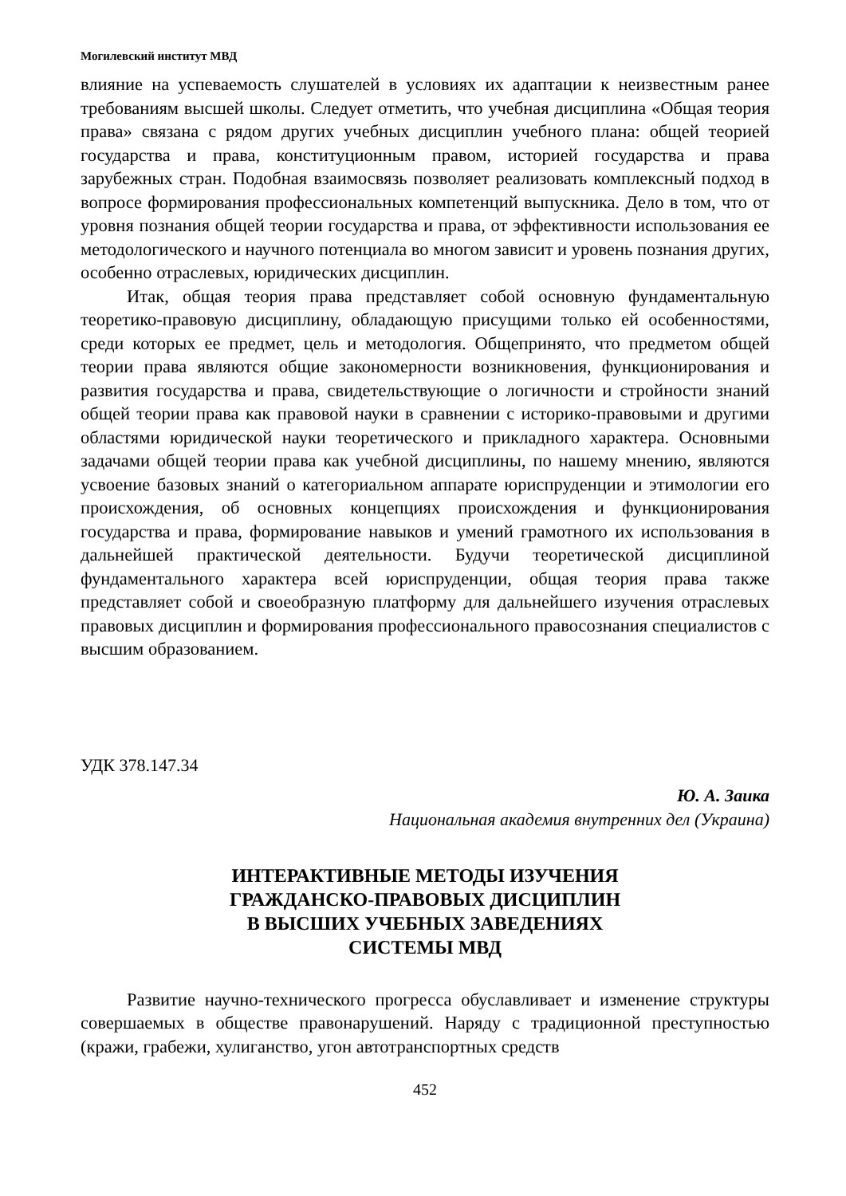Могилевский институт МВД
влияние на успеваемость слушателей в условиях их адаптации к неизвестным ранее требованиям высшей школы. Следует отметить, что учебная дисциплина «Общая теория права» связана с рядом других учебных дисциплин учебного плана: общей теорией государства и права, конституционным правом, историей государства и права зарубежных стран. Подобная взаимосвязь позволяет реализовать комплексный подход в вопросе формирования профессиональных компетенций выпускника. Дело в том, что от уровня познания общей теории государства и права, от эффективности использования ее методологического и научного потенциала во многом зависит и уровень познания других, особенно отраслевых, юридических дисциплин.
Итак, общая теория права представляет собой основную фундаментальную теоретико-правовую дисциплину, обладающую присущими только ей особенностями, среди которых ее предмет, цель и методология. Общепринято, что предметом общей теории права являются общие закономерности возникновения, функционирования и развития государства и права, свидетельствующие о логичности и стройности знаний общей теории права как правовой науки в сравнении с историко-правовыми и другими областями юридической науки теоретического и прикладного характера. Основными задачами общей теории права как учебной дисциплины, по нашему мнению, являются усвоение базовых знаний о категориальном аппарате юриспруденции и этимологии его происхождения, об основных концепциях происхождения и функционирования государства и права, формирование навыков и умений грамотного их использования в дальнейшей практической деятельности. Будучи теоретической дисциплиной фундаментального характера всей юриспруденции, общая теория права также представляет собой и своеобразную платформу для дальнейшего изучения отраслевых правовых дисциплин и формирования профессионального правосознания специалистов с высшим образованием.
УДК 378.147.34
Ю. А. Заика
Национальная академия внутренних дел (Украина)
ИНТЕРАКТИВНЫЕ МЕТОДЫ ИЗУЧЕНИЯ
ГРАЖДАНСКО-ПРАВОВЫХ ДИСЦИПЛИН
В ВЫСШИХ УЧЕБНЫХ ЗАВЕДЕНИЯХ
СИСТЕМЫ МВД
Развитие научно-технического прогресса обуславливает и изменение структуры совершаемых в обществе правонарушений. Наряду с традиционной преступностью (кражи, грабежи, хулиганство, угон автотранспортных средств
452